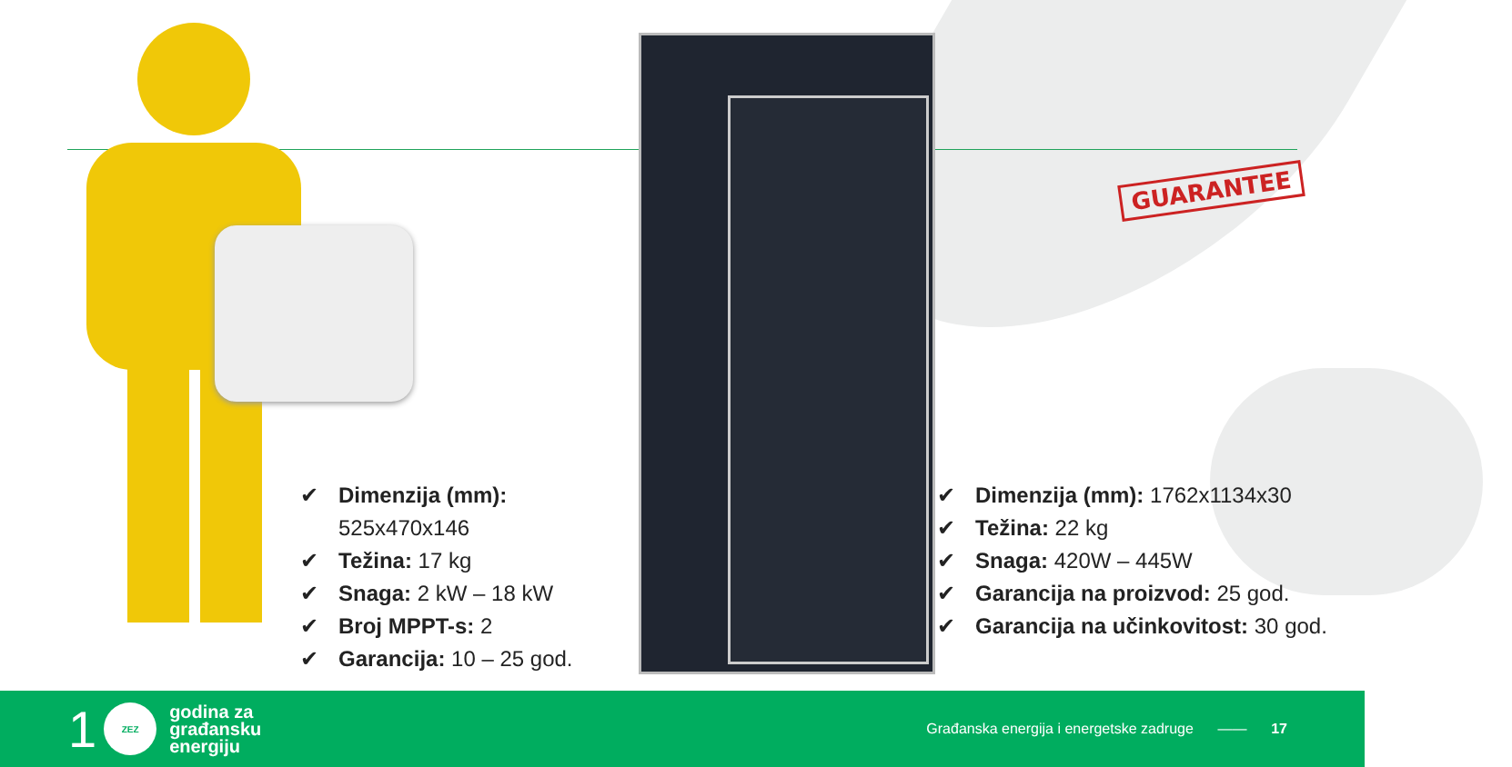GUARANTEE
✔ Dimenzija (mm):
525x470x146
✔ Težina: 17 kg
✔ Snaga: 2 kW – 18 kW
✔ Broj MPPT-s: 2
✔ Garancija: 10 – 25 god.
✔ Dimenzija (mm): 1762x1134x30
✔ Težina: 22 kg
✔ Snaga: 420W – 445W
✔ Garancija na proizvod: 25 god.
✔ Garancija na učinkovitost: 30 god.
1
ZEZ
godina za
građansku
energiju
Građanska energija i energetske zadruge —— 17